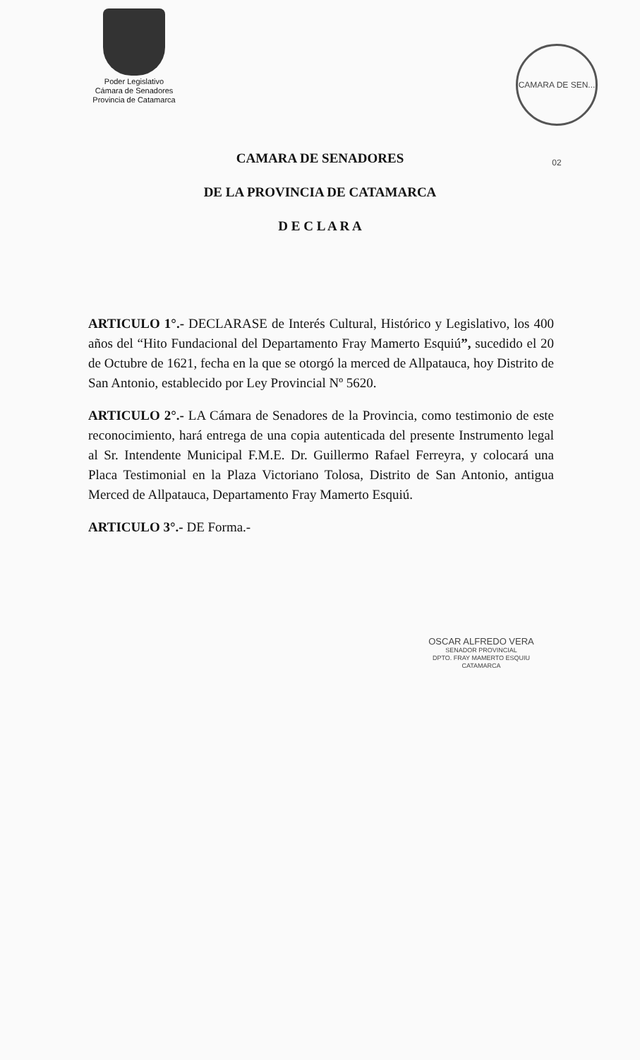Poder Legislativo
Cámara de Senadores
Provincia de Catamarca
CAMARA DE SEN... 02
CAMARA DE SENADORES
DE LA PROVINCIA DE CATAMARCA
D E C L A R A
ARTICULO 1°.- DECLARASE de Interés Cultural, Histórico y Legislativo, los 400 años del “Hito Fundacional del Departamento Fray Mamerto Esquiú”, sucedido el 20 de Octubre de 1621, fecha en la que se otorgó la merced de Allpatauca, hoy Distrito de San Antonio, establecido por Ley Provincial Nº 5620.
ARTICULO 2°.- LA Cámara de Senadores de la Provincia, como testimonio de este reconocimiento, hará entrega de una copia autenticada del presente Instrumento legal al Sr. Intendente Municipal F.M.E. Dr. Guillermo Rafael Ferreyra, y colocará una Placa Testimonial en la Plaza Victoriano Tolosa, Distrito de San Antonio, antigua Merced de Allpatauca, Departamento Fray Mamerto Esquiú.
ARTICULO 3°.- DE Forma.-
OSCAR ALFREDO VERA
SENADOR PROVINCIAL
DPTO. FRAY MAMERTO ESQUIU
CATAMARCA